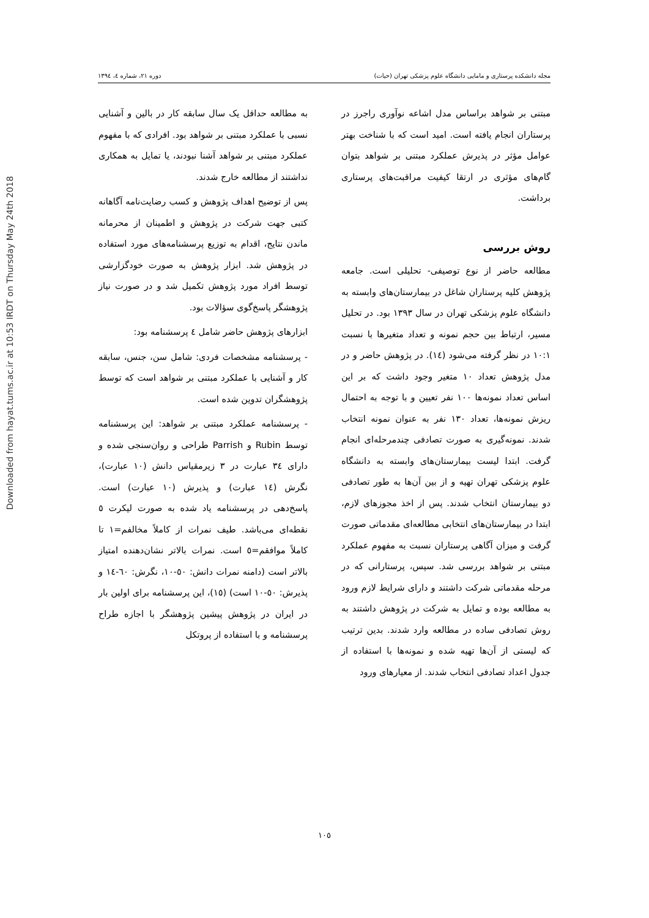Downloaded from hayat.tums.ac.ir at 10:53 IRDT on Thursday May 24th 2018
مجله دانشکده پرستاری و مامایی دانشگاه علوم پزشکی تهران (حیات) دوره ۲۱، شماره ٤، ۱۳۹٤
مبتنی بر شواهد براساس مدل اشاعه نوآوری راجرز در پرستاران انجام یافته است. امید است که با شناخت بهتر عوامل مؤثر در پذیرش عملکرد مبتنی بر شواهد بتوان گام‌های مؤثری در ارتقا کیفیت مراقبت‌های پرستاری برداشت.
روش بررسی
مطالعه حاضر از نوع توصیفی- تحلیلی است. جامعه پژوهش کلیه پرستاران شاغل در بیمارستان‌های وابسته به دانشگاه علوم پزشکی تهران در سال ۱۳۹۳ بود. در تحلیل مسیر، ارتباط بین حجم نمونه و تعداد متغیرها با نسبت ۱۰:۱ در نظر گرفته می‌شود (١٤). در پژوهش حاضر و در مدل پژوهش تعداد ۱۰ متغیر وجود داشت که بر این اساس تعداد نمونه‌ها ۱۰۰ نفر تعیین و با توجه به احتمال ریزش نمونه‌ها، تعداد ۱۳۰ نفر به عنوان نمونه انتخاب شدند. نمونه‌گیری به صورت تصادفی چندمرحله‌ای انجام گرفت. ابتدا لیست بیمارستان‌های وابسته به دانشگاه علوم پزشکی تهران تهیه و از بین آن‌ها به طور تصادفی دو بیمارستان انتخاب شدند. پس از اخذ مجوزهای لازم، ابتدا در بیمارستان‌های انتخابی مطالعه‌ای مقدماتی صورت گرفت و میزان آگاهی پرستاران نسبت به مفهوم عملکرد مبتنی بر شواهد بررسی شد. سپس، پرستارانی که در مرحله مقدماتی شرکت داشتند و دارای شرایط لازم ورود به مطالعه بوده و تمایل به شرکت در پژوهش داشتند به روش تصادفی ساده در مطالعه وارد شدند. بدین ترتیب که لیستی از آن‌ها تهیه شده و نمونه‌ها با استفاده از جدول اعداد تصادفی انتخاب شدند. از معیارهای ورود
به مطالعه حداقل یک سال سابقه کار در بالین و آشنایی نسبی با عملکرد مبتنی بر شواهد بود. افرادی که با مفهوم عملکرد مبتنی بر شواهد آشنا نبودند، یا تمایل به همکاری نداشتند از مطالعه خارج شدند.
پس از توضیح اهداف پژوهش و کسب رضایت‌نامه آگاهانه کتبی جهت شرکت در پژوهش و اطمینان از محرمانه ماندن نتایج، اقدام به توزیع پرسشنامه‌های مورد استفاده در پژوهش شد. ابزار پژوهش به صورت خودگزارشی توسط افراد مورد پژوهش تکمیل شد و در صورت نیاز پژوهشگر پاسخ‌گوی سؤالات بود.
ابزارهای پژوهش حاضر شامل ٤ پرسشنامه بود:
- پرسشنامه مشخصات فردی: شامل سن، جنس، سابقه کار و آشنایی با عملکرد مبتنی بر شواهد است که توسط پژوهشگران تدوین شده است.
- پرسشنامه عملکرد مبتنی بر شواهد: این پرسشنامه توسط Rubin و Parrish طراحی و روان‌سنجی شده و دارای ٣٤ عبارت در ۳ زیرمقیاس دانش (۱۰ عبارت)، نگرش (١٤ عبارت) و پذیرش (۱۰ عبارت) است. پاسخ‌دهی در پرسشنامه یاد شده به صورت لیکرت ٥ نقطه‌ای می‌باشد. طیف نمرات از کاملاً مخالفم=۱ تا کاملاً موافقم=٥ است. نمرات بالاتر نشان‌دهنده امتیاز بالاتر است (دامنه نمرات دانش: ٥٠-۱۰، نگرش: ٦٠-١٤ و پذیرش: ٥٠-۱۰ است) (١٥)، این پرسشنامه برای اولین بار در ایران در پژوهش پیشین پژوهشگر با اجازه طراح پرسشنامه و با استفاده از پروتکل
۱۰٥